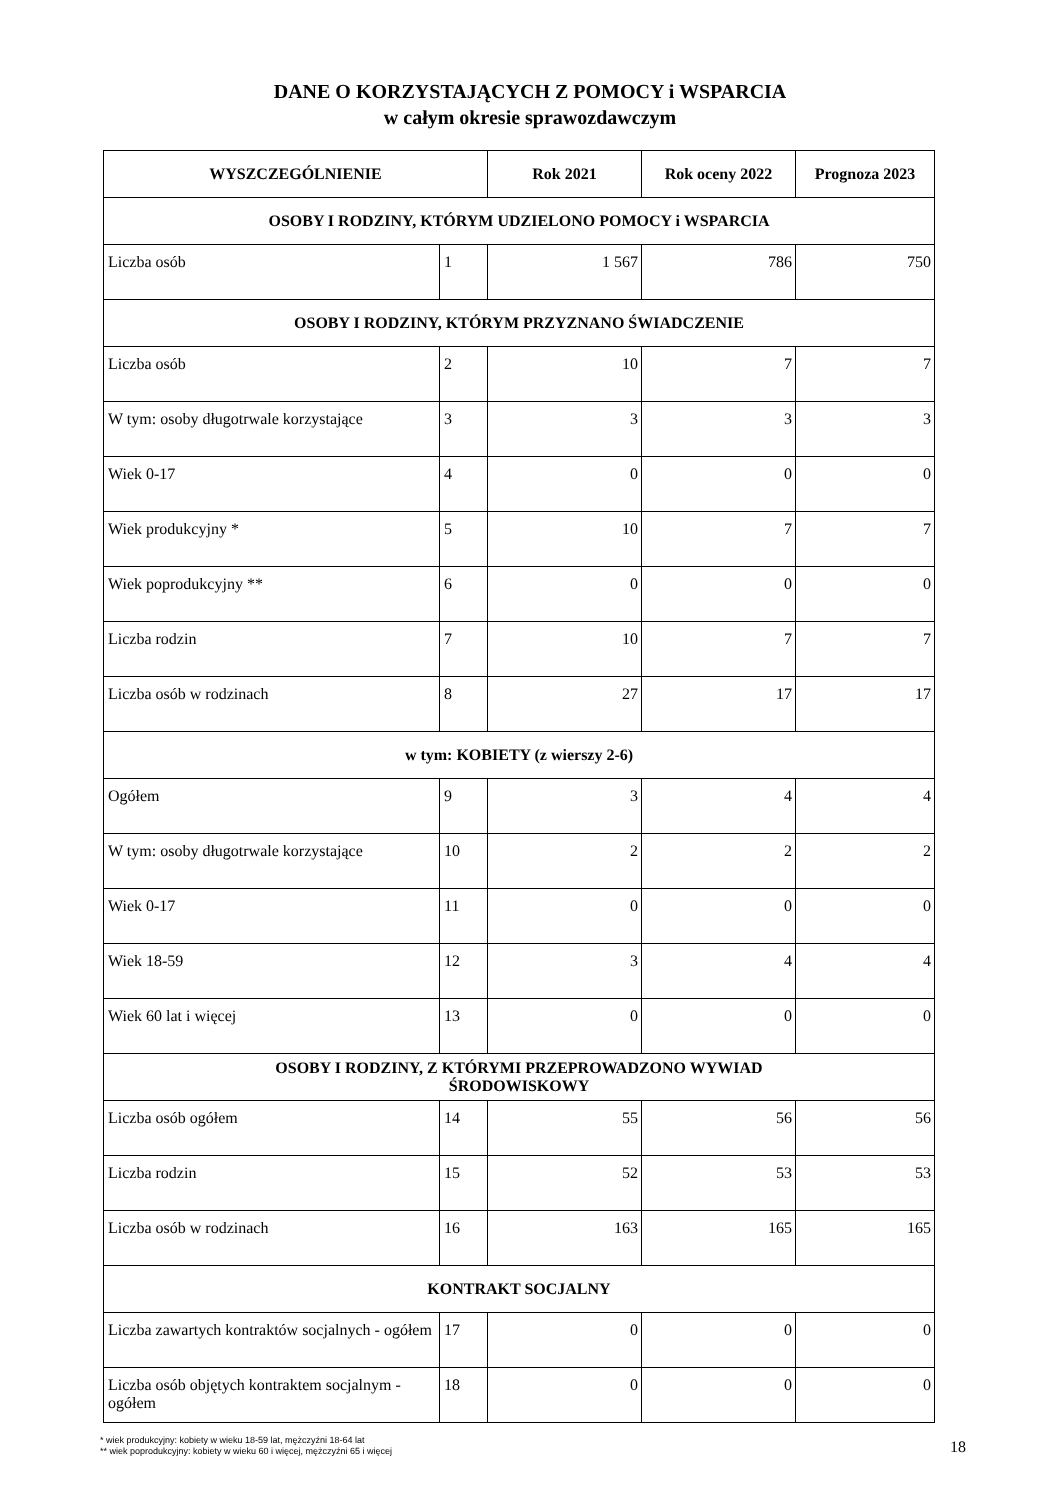DANE O KORZYSTAJĄCYCH Z POMOCY i WSPARCIA
w całym okresie sprawozdawczym
| WYSZCZEGÓLNIENIE | | Rok 2021 | Rok oceny 2022 | Prognoza 2023 |
| --- | --- | --- | --- | --- |
| OSOBY I RODZINY, KTÓRYM UDZIELONO POMOCY i WSPARCIA | | | | |
| Liczba osób | 1 | 1 567 | 786 | 750 |
| OSOBY I RODZINY, KTÓRYM PRZYZNANO ŚWIADCZENIE | | | | |
| Liczba osób | 2 | 10 | 7 | 7 |
| W tym: osoby długotrwale korzystające | 3 | 3 | 3 | 3 |
| Wiek 0-17 | 4 | 0 | 0 | 0 |
| Wiek produkcyjny * | 5 | 10 | 7 | 7 |
| Wiek poprodukcyjny ** | 6 | 0 | 0 | 0 |
| Liczba rodzin | 7 | 10 | 7 | 7 |
| Liczba osób w rodzinach | 8 | 27 | 17 | 17 |
| w tym: KOBIETY (z wierszy 2-6) | | | | |
| Ogółem | 9 | 3 | 4 | 4 |
| W tym: osoby długotrwale korzystające | 10 | 2 | 2 | 2 |
| Wiek 0-17 | 11 | 0 | 0 | 0 |
| Wiek 18-59 | 12 | 3 | 4 | 4 |
| Wiek 60 lat i więcej | 13 | 0 | 0 | 0 |
| OSOBY I RODZINY, Z KTÓRYMI PRZEPROWADZONO WYWIAD ŚRODOWISKOWY | | | | |
| Liczba osób ogółem | 14 | 55 | 56 | 56 |
| Liczba rodzin | 15 | 52 | 53 | 53 |
| Liczba osób w rodzinach | 16 | 163 | 165 | 165 |
| KONTRAKT SOCJALNY | | | | |
| Liczba zawartych kontraktów socjalnych - ogółem | 17 | 0 | 0 | 0 |
| Liczba osób objętych kontraktem socjalnym - ogółem | 18 | 0 | 0 | 0 |
* wiek produkcyjny: kobiety w wieku 18-59 lat, mężczyźni 18-64 lat
** wiek poprodukcyjny: kobiety w wieku 60 i więcej, mężczyźni 65 i więcej
18